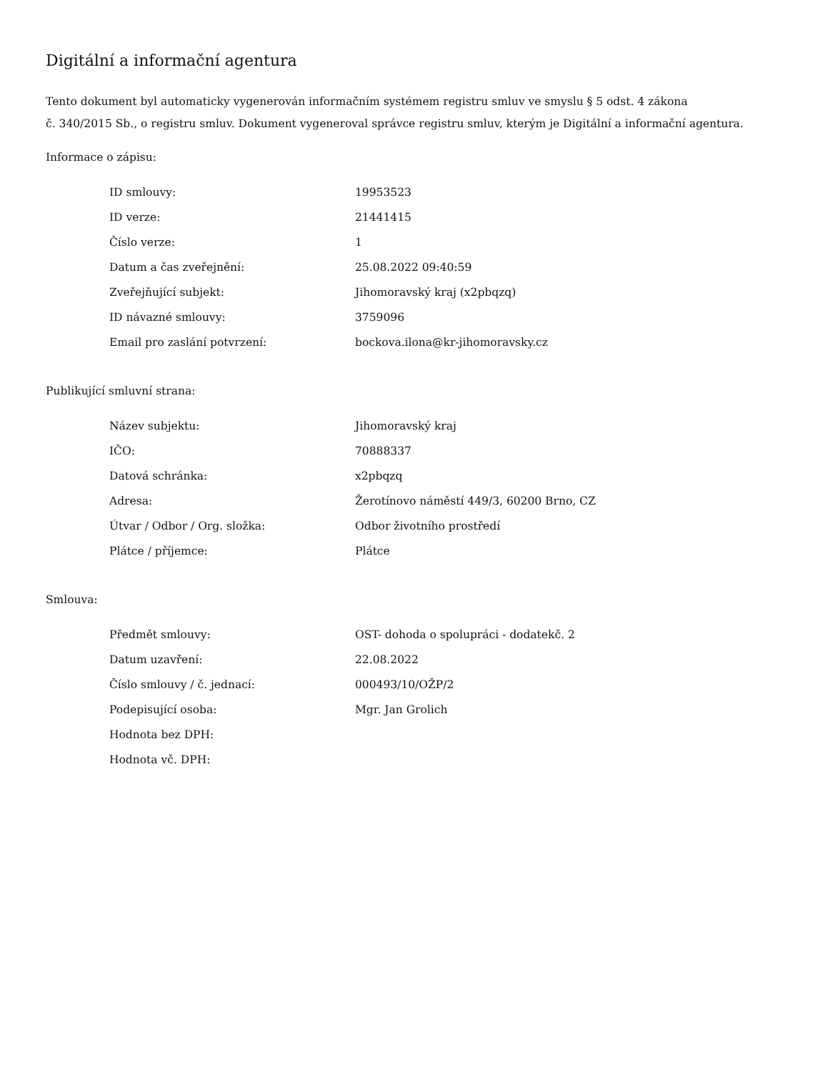Digitální a informační agentura
Tento dokument byl automaticky vygenerován informačním systémem registru smluv ve smyslu § 5 odst. 4 zákona
č. 340/2015 Sb., o registru smluv. Dokument vygeneroval správce registru smluv, kterým je Digitální a informační agentura.
Informace o zápisu:
| ID smlouvy: | 19953523 |
| ID verze: | 21441415 |
| Číslo verze: | 1 |
| Datum a čas zveřejnění: | 25.08.2022 09:40:59 |
| Zveřejňující subjekt: | Jihomoravský kraj (x2pbqzq) |
| ID návazné smlouvy: | 3759096 |
| Email pro zaslání potvrzení: | bockova.ilona@kr-jihomoravsky.cz |
Publikující smluvní strana:
| Název subjektu: | Jihomoravský kraj |
| IČO: | 70888337 |
| Datová schránka: | x2pbqzq |
| Adresa: | Žerotínovo náměstí 449/3, 60200 Brno, CZ |
| Útvar / Odbor / Org. složka: | Odbor životního prostředí |
| Plátce / příjemce: | Plátce |
Smlouva:
| Předmět smlouvy: | OST- dohoda o spolupráci - dodatekč. 2 |
| Datum uzavření: | 22.08.2022 |
| Číslo smlouvy / č. jednací: | 000493/10/OŽP/2 |
| Podepisující osoba: | Mgr. Jan Grolich |
| Hodnota bez DPH: | |
| Hodnota vč. DPH: | |